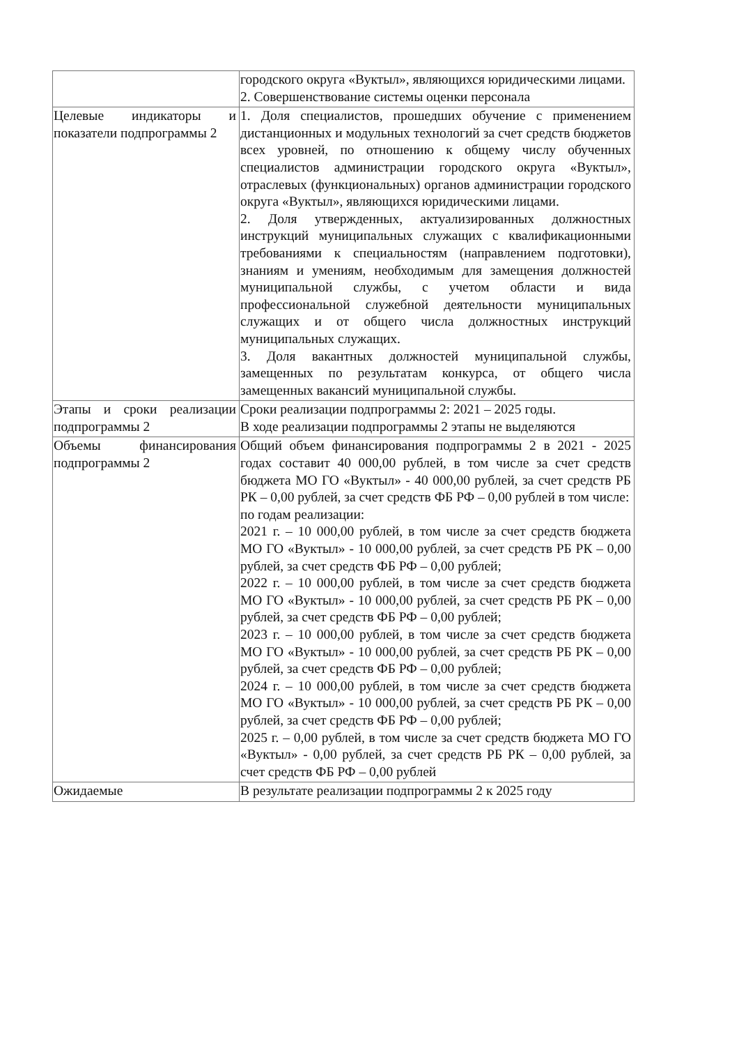| | городского округа «Вуктыл», являющихся юридическими лицами. 2. Совершенствование системы оценки персонала |
| Целевые индикаторы и показатели подпрограммы 2 | 1. Доля специалистов, прошедших обучение с применением дистанционных и модульных технологий за счет средств бюджетов всех уровней, по отношению к общему числу обученных специалистов администрации городского округа «Вуктыл», отраслевых (функциональных) органов администрации городского округа «Вуктыл», являющихся юридическими лицами. 2. Доля утвержденных, актуализированных должностных инструкций муниципальных служащих с квалификационными требованиями к специальностям (направлением подготовки), знаниям и умениям, необходимым для замещения должностей муниципальной службы, с учетом области и вида профессиональной служебной деятельности муниципальных служащих и от общего числа должностных инструкций муниципальных служащих. 3. Доля вакантных должностей муниципальной службы, замещенных по результатам конкурса, от общего числа замещенных вакансий муниципальной службы. |
| Этапы и сроки реализации подпрограммы 2 | Сроки реализации подпрограммы 2: 2021 – 2025 годы. В ходе реализации подпрограммы 2 этапы не выделяются |
| Объемы финансирования подпрограммы 2 | Общий объем финансирования подпрограммы 2 в 2021 - 2025 годах составит 40 000,00 рублей, в том числе за счет средств бюджета МО ГО «Вуктыл» - 40 000,00 рублей, за счет средств РБ РК – 0,00 рублей, за счет средств ФБ РФ – 0,00 рублей в том числе: по годам реализации: 2021 г. – 10 000,00 рублей, в том числе за счет средств бюджета МО ГО «Вуктыл» - 10 000,00 рублей, за счет средств РБ РК – 0,00 рублей, за счет средств ФБ РФ – 0,00 рублей; 2022 г. – 10 000,00 рублей, в том числе за счет средств бюджета МО ГО «Вуктыл» - 10 000,00 рублей, за счет средств РБ РК – 0,00 рублей, за счет средств ФБ РФ – 0,00 рублей; 2023 г. – 10 000,00 рублей, в том числе за счет средств бюджета МО ГО «Вуктыл» - 10 000,00 рублей, за счет средств РБ РК – 0,00 рублей, за счет средств ФБ РФ – 0,00 рублей; 2024 г. – 10 000,00 рублей, в том числе за счет средств бюджета МО ГО «Вуктыл» - 10 000,00 рублей, за счет средств РБ РК – 0,00 рублей, за счет средств ФБ РФ – 0,00 рублей; 2025 г. – 0,00 рублей, в том числе за счет средств бюджета МО ГО «Вуктыл» - 0,00 рублей, за счет средств РБ РК – 0,00 рублей, за счет средств ФБ РФ – 0,00 рублей |
| Ожидаемые | В результате реализации подпрограммы 2 к 2025 году |